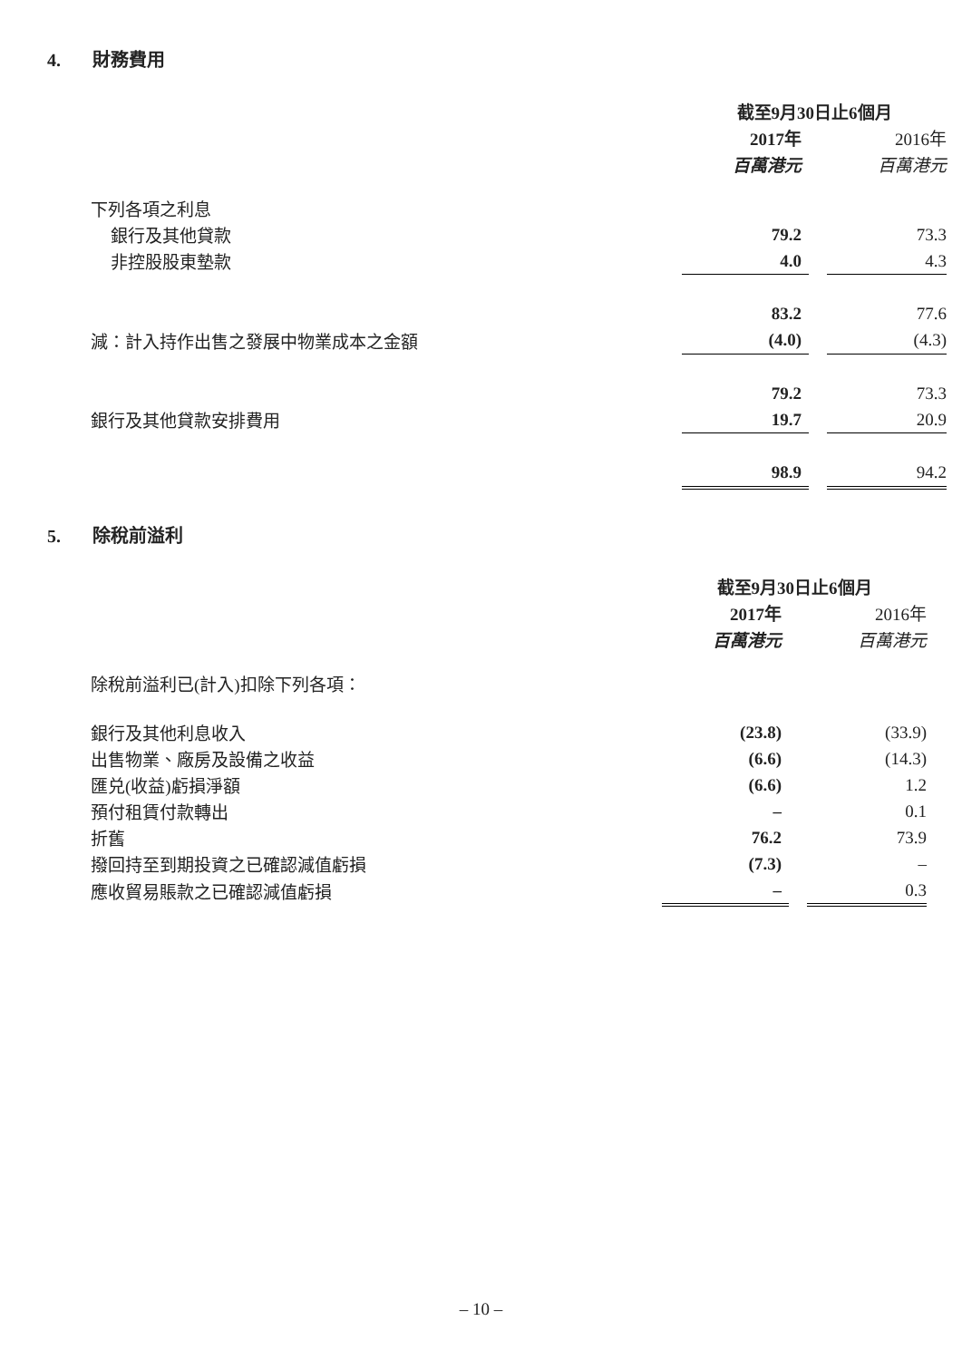4. 財務費用
| | 截至9月30日止6個月 | | |
| --- | --- | --- | --- |
| | 2017年 | | 2016年 |
| | 百萬港元 | | 百萬港元 |
| 下列各項之利息 | | | |
| 銀行及其他貸款 | 79.2 | | 73.3 |
| 非控股股東墊款 | 4.0 | | 4.3 |
| | 83.2 | | 77.6 |
| 減：計入持作出售之發展中物業成本之金額 | (4.0) | | (4.3) |
| | 79.2 | | 73.3 |
| 銀行及其他貸款安排費用 | 19.7 | | 20.9 |
| | 98.9 | | 94.2 |
5. 除稅前溢利
| | 截至9月30日止6個月 | | |
| --- | --- | --- | --- |
| | 2017年 | | 2016年 |
| | 百萬港元 | | 百萬港元 |
| 除稅前溢利已(計入)扣除下列各項： | | | |
| 銀行及其他利息收入 | (23.8) | | (33.9) |
| 出售物業、廠房及設備之收益 | (6.6) | | (14.3) |
| 匯兑(收益)虧損淨額 | (6.6) | | 1.2 |
| 預付租賃付款轉出 | – | | 0.1 |
| 折舊 | 76.2 | | 73.9 |
| 撥回持至到期投資之已確認減值虧損 | (7.3) | | – |
| 應收貿易賬款之已確認減值虧損 | – | | 0.3 |
– 10 –